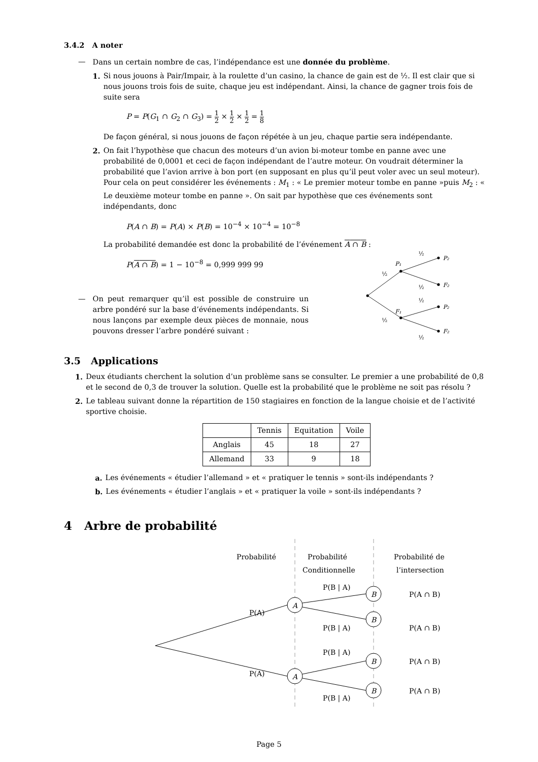3.4.2 A noter
— Dans un certain nombre de cas, l’indépendance est une donnée du problème.
1. Si nous jouons à Pair/Impair, à la roulette d’un casino, la chance de gain est de ½. Il est clair que si nous jouons trois fois de suite, chaque jeu est indépendant. Ainsi, la chance de gagner trois fois de suite sera
P = P(G<sub>1</sub> ∩ G<sub>2</sub> ∩ G<sub>3</sub>) = 1 2 × 1 2 × 1 2 = 1 8
De façon général, si nous jouons de façon répétée à un jeu, chaque partie sera indépendante.
2. On fait l’hypothèse que chacun des moteurs d’un avion bi-moteur tombe en panne avec une probabilité de 0,0001 et ceci de façon indépendant de l’autre moteur. On voudrait déterminer la probabilité que l’avion arrive à bon port (en supposant en plus qu’il peut voler avec un seul moteur). Pour cela on peut considérer les événements : M<sub>1</sub> : « Le premier moteur tombe en panne »puis M<sub>2</sub> : « Le deuxième moteur tombe en panne ». On sait par hypothèse que ces événements sont indépendants, donc
P(A ∩ B) = P(A) × P(B) = 10<sup>−4</sup> × 10<sup>−4</sup> = 10<sup>−8</sup>
La probabilité demandée est donc la probabilité de l’événement A ∩ B :
P(A ∩ B) = 1 − 10<sup>−8</sup> = 0,999 999 99
— On peut remarquer qu’il est possible de construire un arbre pondéré sur la base d’événements indépendants. Si nous lançons par exemple deux pièces de monnaie, nous pouvons dresser l’arbre pondéré suivant :
P₁
F₁
P₂
F₂
P₂
F₂
½
½
½
½
½
½
3.5 Applications
1. Deux étudiants cherchent la solution d’un problème sans se consulter. Le premier a une probabilité de 0,8 et le second de 0,3 de trouver la solution. Quelle est la probabilité que le problème ne soit pas résolu ?
2. Le tableau suivant donne la répartition de 150 stagiaires en fonction de la langue choisie et de l’activité sportive choisie.
| | Tennis | Equitation | Voile |
| Anglais | 45 | 18 | 27 |
| Allemand | 33 | 9 | 18 |
a. Les événements « étudier l’allemand » et « pratiquer le tennis » sont-ils indépendants ?
b. Les événements « étudier l’anglais » et « pratiquer la voile » sont-ils indépendants ?
4 Arbre de probabilité
Probabilité
Probabilité
Conditionnelle
Probabilité de
l’intersection
A
A
B
B
B
B
P(A)
P(A)
P(B | A)
P(B | A)
P(B | A)
P(B | A)
P(A ∩ B)
P(A ∩ B)
P(A ∩ B)
P(A ∩ B)
Page 5